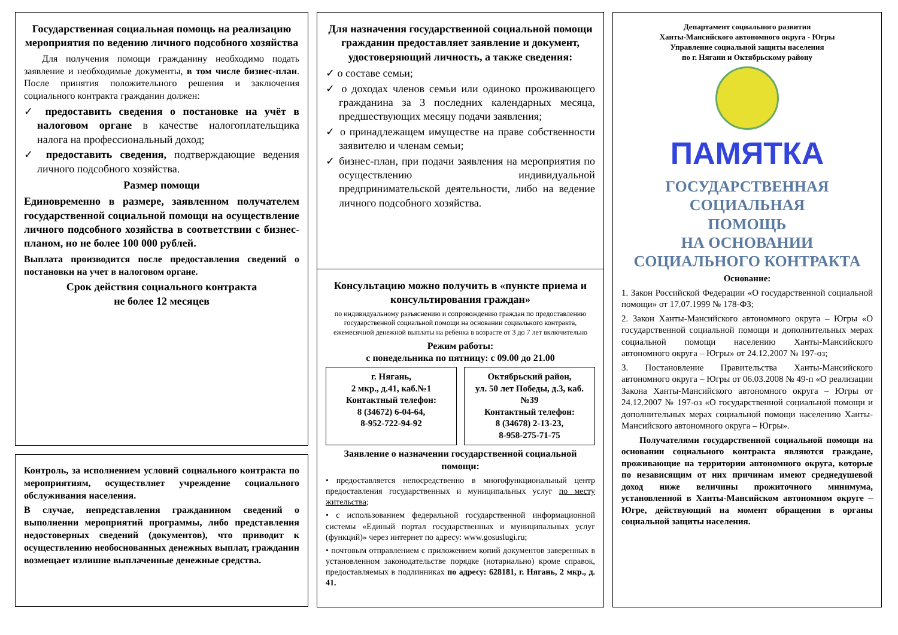Государственная социальная помощь на реализацию мероприятия по ведению личного подсобного хозяйства
Для получения помощи гражданину необходимо подать заявление и необходимые документы, в том числе бизнес-план. После принятия положительного решения и заключения социального контракта гражданин должен:
✓ предоставить сведения о постановке на учёт в налоговом органе в качестве налогоплательщика налога на профессиональный доход;
✓ предоставить сведения, подтверждающие ведения личного подсобного хозяйства.
Размер помощи
Единовременно в размере, заявленном получателем государственной социальной помощи на осуществление личного подсобного хозяйства в соответствии с бизнес-планом, но не более 100 000 рублей.
Выплата производится после предоставления сведений о постановки на учет в налоговом органе.
Срок действия социального контракта
не более 12 месяцев
Контроль, за исполнением условий социального контракта по мероприятиям, осуществляет учреждение социального обслуживания населения.
В случае, непредставления гражданином сведений о выполнении мероприятий программы, либо представления недостоверных сведений (документов), что приводит к осуществлению необоснованных денежных выплат, гражданин возмещает излишне выплаченные денежные средства.
Для назначения государственной социальной помощи гражданин предоставляет заявление и документ, удостоверяющий личность, а также сведения:
✓ о составе семьи;
✓ о доходах членов семьи или одиноко проживающего гражданина за 3 последних календарных месяца, предшествующих месяцу подачи заявления;
✓ о принадлежащем имуществе на праве собственности заявителю и членам семьи;
✓ бизнес-план, при подачи заявления на мероприятия по осуществлению индивидуальной предпринимательской деятельности, либо на ведение личного подсобного хозяйства.
Консультацию можно получить в «пункте приема и консультирования граждан»
по индивидуальному разъяснению и сопровождению граждан по предоставлению государственной социальной помощи на основании социального контракта, ежемесячной денежной выплаты на ребенка в возрасте от 3 до 7 лет включительно
Режим работы:
с понедельника по пятницу: с 09.00 до 21.00
г. Нягань,
2 мкр., д.41, каб.№1
Контактный телефон:
8 (34672) 6-04-64,
8-952-722-94-92
Октябрьский район,
ул. 50 лет Победы, д.3, каб.№39
Контактный телефон:
8 (34678) 2-13-23,
8-958-275-71-75
Заявление о назначении государственной социальной помощи:
• предоставляется непосредственно в многофункциональный центр предоставления государственных и муниципальных услуг по месту жительства;
• с использованием федеральной государственной информационной системы «Единый портал государственных и муниципальных услуг (функций)» через интернет по адресу: www.gosuslugi.ru;
• почтовым отправлением с приложением копий документов заверенных в установленном законодательстве порядке (нотариально) кроме справок, предоставляемых в подлинниках по адресу: 628181, г. Нягань, 2 мкр., д. 41.
Департамент социального развития
Ханты-Мансийского автономного округа - Югры
Управление социальной защиты населения
по г. Нягани и Октябрьскому району
ПАМЯТКА
ГОСУДАРСТВЕННАЯ
СОЦИАЛЬНАЯ
ПОМОЩЬ
НА ОСНОВАНИИ
СОЦИАЛЬНОГО КОНТРАКТА
Основание:
1. Закон Российской Федерации «О государственной социальной помощи» от 17.07.1999 № 178-ФЗ;
2. Закон Ханты-Мансийского автономного округа – Югры «О государственной социальной помощи и дополнительных мерах социальной помощи населению Ханты-Мансийского автономного округа – Югры» от 24.12.2007 № 197-оз;
3. Постановление Правительства Ханты-Мансийского автономного округа – Югры от 06.03.2008 № 49-п «О реализации Закона Ханты-Мансийского автономного округа – Югры от 24.12.2007 № 197-оз «О государственной социальной помощи и дополнительных мерах социальной помощи населению Ханты-Мансийского автономного округа – Югры».
Получателями государственной социальной помощи на основании социального контракта являются граждане, проживающие на территории автономного округа, которые по независящим от них причинам имеют среднедушевой доход ниже величины прожиточного минимума, установленной в Ханты-Мансийском автономном округе – Югре, действующий на момент обращения в органы социальной защиты населения.